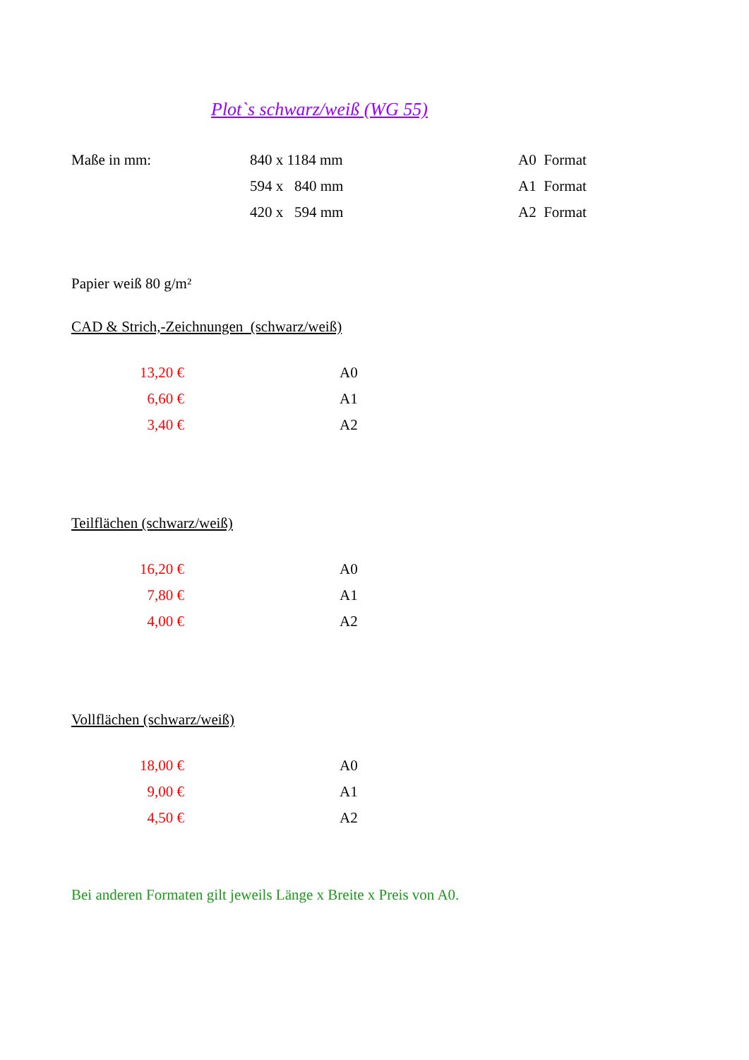Plot`s schwarz/weiß (WG 55)
| Maße in mm: | 840 x 1184 mm | A0 Format |
| | 594 x 840 mm | A1 Format |
| | 420 x 594 mm | A2 Format |
Papier weiß 80 g/m²
CAD & Strich,-Zeichnungen (schwarz/weiß)
| 13,20 € | | A0 |
| 6,60 € | | A1 |
| 3,40 € | | A2 |
Teilflächen (schwarz/weiß)
| 16,20 € | | A0 |
| 7,80 € | | A1 |
| 4,00 € | | A2 |
Vollflächen (schwarz/weiß)
| 18,00 € | | A0 |
| 9,00 € | | A1 |
| 4,50 € | | A2 |
Bei anderen Formaten gilt jeweils Länge x Breite x Preis von A0.